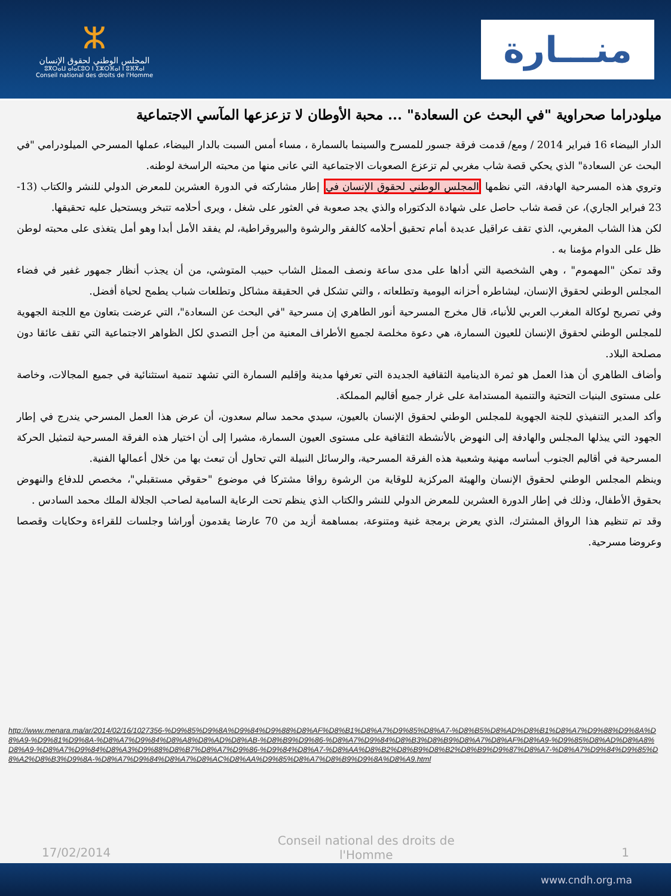ⵣ
المجلس الوطني لحقوق الإنسان
ⵓⴳⵔⴰⵡ ⴰⵏⴰⵎⵓⵔ ⵏ ⵉⵣⵔⴼⴰⵏ ⵏ ⵓⴼⴳⴰⵏ
Conseil national des droits de l'Homme
منـــارة
ميلودراما صحراوية "في البحث عن السعادة" ... محبة الأوطان لا تزعزعها المآسي الاجتماعية
الدار البيضاء 16 فبراير 2014 / ومع/ قدمت فرقة جسور للمسرح والسينما بالسمارة ، مساء أمس السبت بالدار البيضاء، عملها المسرحي الميلودرامي "في البحث عن السعادة" الذي يحكي قصة شاب مغربي لم تزعزع الصعوبات الاجتماعية التي عانى منها من محبته الراسخة لوطنه.
وتروي هذه المسرحية الهادفة، التي نظمها المجلس الوطني لحقوق الإنسان في إطار مشاركته في الدورة العشرين للمعرض الدولي للنشر والكتاب (13-23 فبراير الجاري)، عن قصة شاب حاصل على شهادة الدكتوراه والذي يجد صعوبة في العثور على شغل ، ويرى أحلامه تتبخر ويستحيل عليه تحقيقها.
لكن هذا الشاب المغربي، الذي تقف عراقيل عديدة أمام تحقيق أحلامه كالفقر والرشوة والبيروقراطية، لم يفقد الأمل أبدا وهو أمل يتغذى على محبته لوطن ظل على الدوام مؤمنا به .
وقد تمكن "المهموم" ، وهي الشخصية التي أداها على مدى ساعة ونصف الممثل الشاب حبيب المتوشي، من أن يجذب أنظار جمهور غفير في فضاء المجلس الوطني لحقوق الإنسان، ليشاطره أحزانه اليومية وتطلعاته ، والتي تشكل في الحقيقة مشاكل وتطلعات شباب يطمح لحياة أفضل.
وفي تصريح لوكالة المغرب العربي للأنباء، قال مخرج المسرحية أنور الطاهري إن مسرحية "في البحث عن السعادة"، التي عرضت بتعاون مع اللجنة الجهوية للمجلس الوطني لحقوق الإنسان للعيون السمارة، هي دعوة مخلصة لجميع الأطراف المعنية من أجل التصدي لكل الظواهر الاجتماعية التي تقف عائقا دون مصلحة البلاد.
وأضاف الطاهري أن هذا العمل هو ثمرة الدينامية الثقافية الجديدة التي تعرفها مدينة وإقليم السمارة التي تشهد تنمية استثنائية في جميع المجالات، وخاصة على مستوى البنيات التحتية والتنمية المستدامة على غرار جميع أقاليم المملكة.
وأكد المدير التنفيذي للجنة الجهوية للمجلس الوطني لحقوق الإنسان بالعيون، سيدي محمد سالم سعدون، أن عرض هذا العمل المسرحي يندرج في إطار الجهود التي يبذلها المجلس والهادفة إلى النهوض بالأنشطة الثقافية على مستوى العيون السمارة، مشيرا إلى أن اختيار هذه الفرقة المسرحية لتمثيل الحركة المسرحية في أقاليم الجنوب أساسه مهنية وشعبية هذه الفرقة المسرحية، والرسائل النبيلة التي تحاول أن تبعث بها من خلال أعمالها الفنية.
وينظم المجلس الوطني لحقوق الإنسان والهيئة المركزية للوقاية من الرشوة رواقا مشتركا في موضوع "حقوقي مستقبلي"، مخصص للدفاع والنهوض بحقوق الأطفال، وذلك في إطار الدورة العشرين للمعرض الدولي للنشر والكتاب الذي ينظم تحت الرعاية السامية لصاحب الجلالة الملك محمد السادس .
وقد تم تنظيم هذا الرواق المشترك، الذي يعرض برمجة غنية ومتنوعة، بمساهمة أزيد من 70 عارضا يقدمون أوراشا وجلسات للقراءة وحكايات وقصصا وعروضا مسرحية.
http://www.menara.ma/ar/2014/02/16/1027356-%D9%85%D9%8A%D9%84%D9%88%D8%AF%D8%B1%D8%A7%D9%85%D8%A7-%D8%B5%D8%AD%D8%B1%D8%A7%D9%88%D9%8A%D8%A9-%D9%81%D9%8A-%D8%A7%D9%84%D8%A8%D8%AD%D8%AB-%D8%B9%D9%86-%D8%A7%D9%84%D8%B3%D8%B9%D8%A7%D8%AF%D8%A9-%D9%85%D8%AD%D8%A8%D8%A9-%D8%A7%D9%84%D8%A3%D9%88%D8%B7%D8%A7%D9%86-%D9%84%D8%A7-%D8%AA%D8%B2%D8%B9%D8%B2%D8%B9%D9%87%D8%A7-%D8%A7%D9%84%D9%85%D8%A2%D8%B3%D9%8A-%D8%A7%D9%84%D8%A7%D8%AC%D8%AA%D9%85%D8%A7%D8%B9%D9%8A%D8%A9.html
17/02/2014
Conseil national des droits de l'Homme
1
www.cndh.org.ma